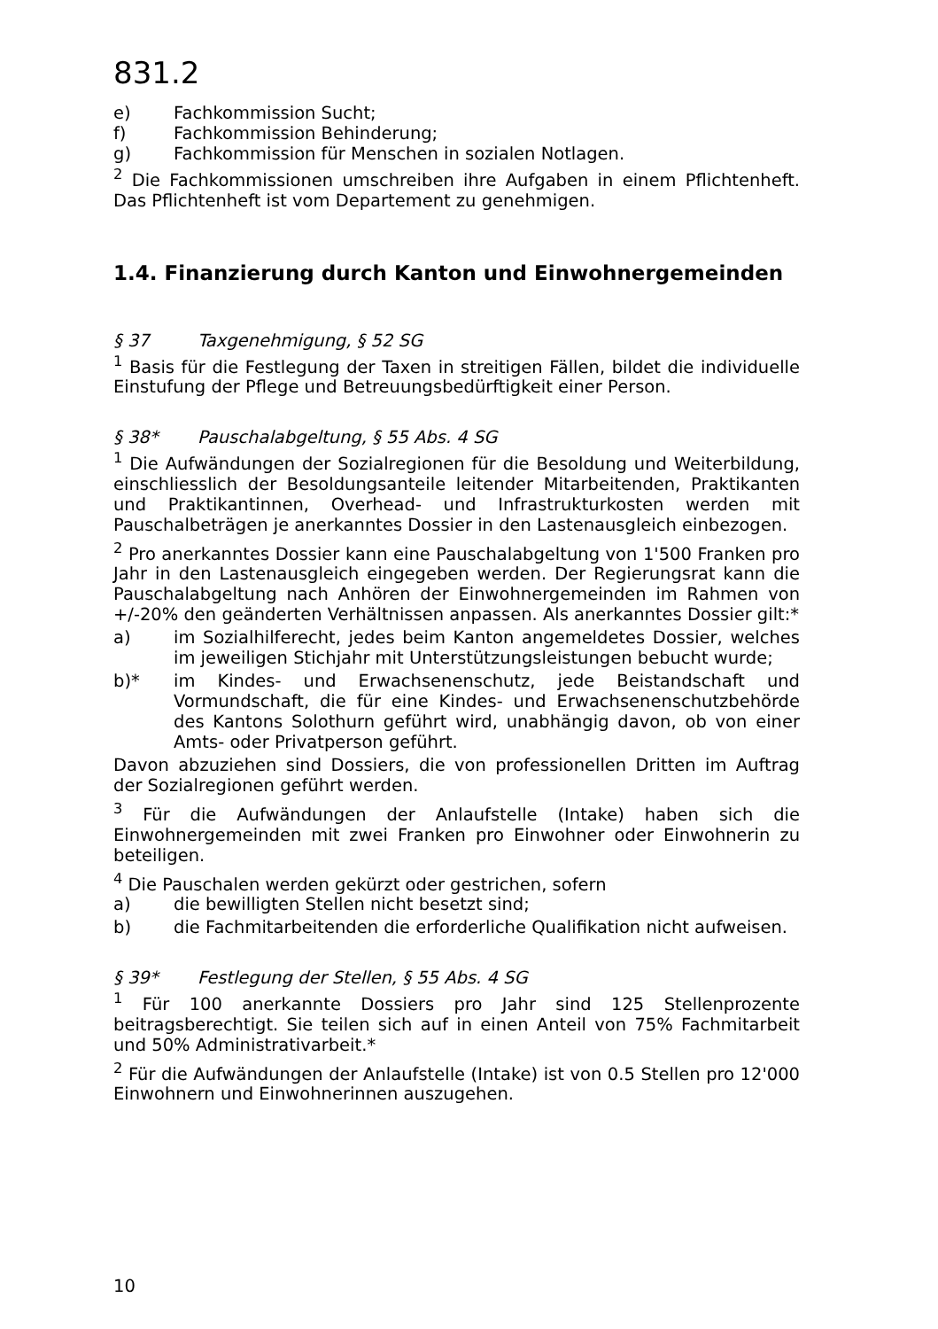831.2
e) Fachkommission Sucht;
f) Fachkommission Behinderung;
g) Fachkommission für Menschen in sozialen Notlagen.
<sup>2</sup> Die Fachkommissionen umschreiben ihre Aufgaben in einem Pflichtenheft. Das Pflichtenheft ist vom Departement zu genehmigen.
1.4. Finanzierung durch Kanton und Einwohnergemeinden
§ 37 Taxgenehmigung, § 52 SG
<sup>1</sup> Basis für die Festlegung der Taxen in streitigen Fällen, bildet die individuelle Einstufung der Pflege und Betreuungsbedürftigkeit einer Person.
§ 38* Pauschalabgeltung, § 55 Abs. 4 SG
<sup>1</sup> Die Aufwändungen der Sozialregionen für die Besoldung und Weiterbildung, einschliesslich der Besoldungsanteile leitender Mitarbeitenden, Praktikanten und Praktikantinnen, Overhead- und Infrastrukturkosten werden mit Pauschalbeträgen je anerkanntes Dossier in den Lastenausgleich einbezogen.
<sup>2</sup> Pro anerkanntes Dossier kann eine Pauschalabgeltung von 1'500 Franken pro Jahr in den Lastenausgleich eingegeben werden. Der Regierungsrat kann die Pauschalabgeltung nach Anhören der Einwohnergemeinden im Rahmen von +/-20% den geänderten Verhältnissen anpassen. Als anerkanntes Dossier gilt:*
a) im Sozialhilferecht, jedes beim Kanton angemeldetes Dossier, welches im jeweiligen Stichjahr mit Unterstützungsleistungen bebucht wurde;
b)* im Kindes- und Erwachsenenschutz, jede Beistandschaft und Vormundschaft, die für eine Kindes- und Erwachsenenschutzbehörde des Kantons Solothurn geführt wird, unabhängig davon, ob von einer Amts- oder Privatperson geführt.
Davon abzuziehen sind Dossiers, die von professionellen Dritten im Auftrag der Sozialregionen geführt werden.
<sup>3</sup> Für die Aufwändungen der Anlaufstelle (Intake) haben sich die Einwohnergemeinden mit zwei Franken pro Einwohner oder Einwohnerin zu beteiligen.
<sup>4</sup> Die Pauschalen werden gekürzt oder gestrichen, sofern
a) die bewilligten Stellen nicht besetzt sind;
b) die Fachmitarbeitenden die erforderliche Qualifikation nicht aufweisen.
§ 39* Festlegung der Stellen, § 55 Abs. 4 SG
<sup>1</sup> Für 100 anerkannte Dossiers pro Jahr sind 125 Stellenprozente beitragsberechtigt. Sie teilen sich auf in einen Anteil von 75% Fachmitarbeit und 50% Administrativarbeit.*
<sup>2</sup> Für die Aufwändungen der Anlaufstelle (Intake) ist von 0.5 Stellen pro 12'000 Einwohnern und Einwohnerinnen auszugehen.
10